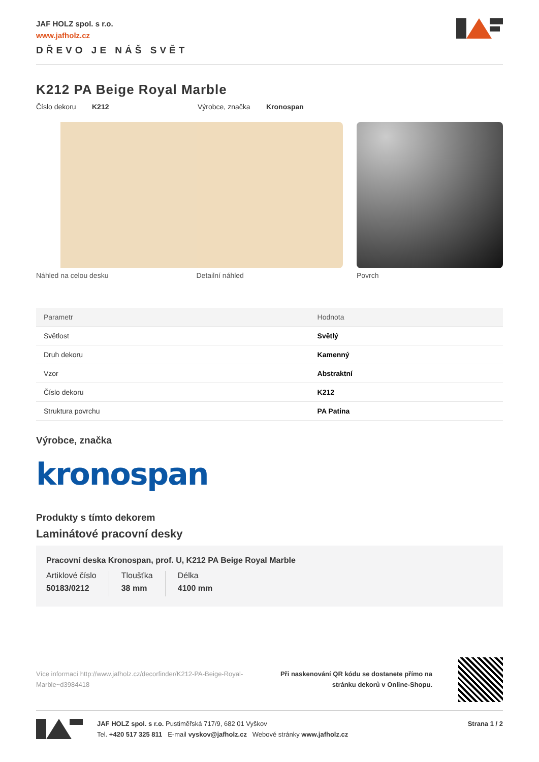JAF HOLZ spol. s r.o.
www.jafholz.cz
DŘEVO JE NÁŠ SVĚT
K212 PA Beige Royal Marble
Číslo dekoru K212 Výrobce, značka Kronospan
Náhled na celou desku Detailní náhled Povrch
| Parametr | Hodnota |
| --- | --- |
| Světlost | Světlý |
| Druh dekoru | Kamenný |
| Vzor | Abstraktní |
| Číslo dekoru | K212 |
| Struktura povrchu | PA Patina |
Výrobce, značka
kronospan
Produkty s tímto dekorem
Laminátové pracovní desky
Pracovní deska Kronospan, prof. U, K212 PA Beige Royal Marble
Artiklové číslo
50183/0212
Tloušťka
38 mm
Délka
4100 mm
Více informací http://www.jafholz.cz/decorfinder/K212-PA-Beige-Royal-Marble~d3984418
Při naskenování QR kódu se dostanete přímo na
stránku dekorů v Online-Shopu.
JAF HOLZ spol. s r.o. Pustiměřská 717/9, 682 01 Vyškov
Tel. +420 517 325 811 E-mail vyskov@jafholz.cz Webové stránky www.jafholz.cz
Strana 1 / 2